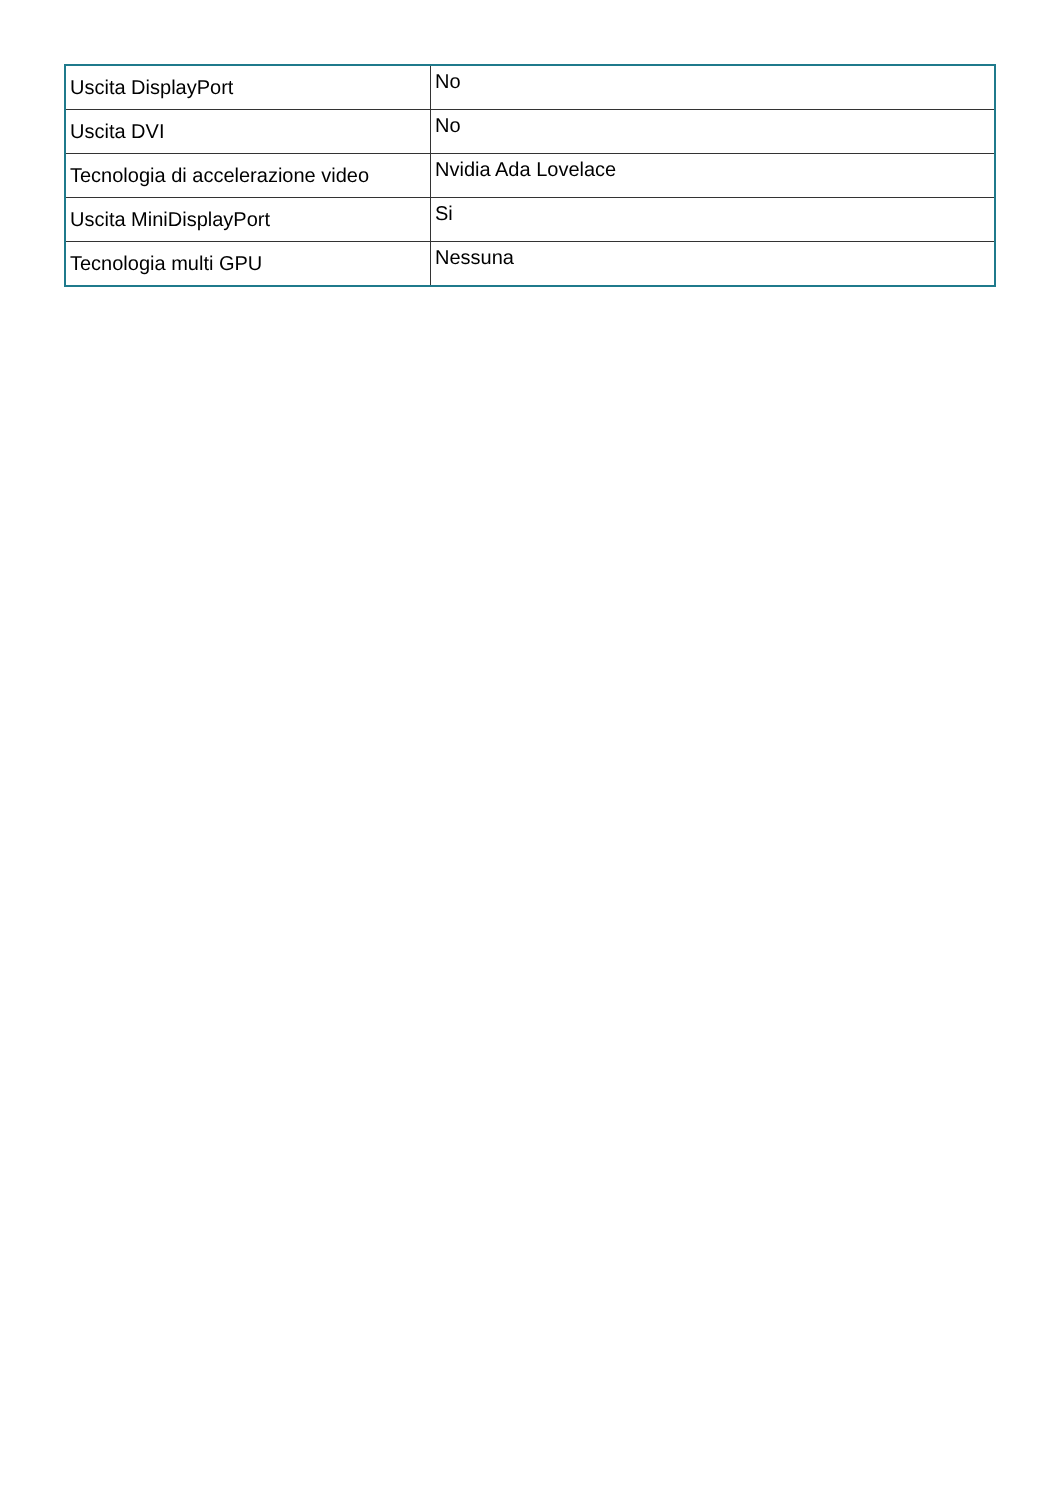| Uscita DisplayPort | No |
| Uscita DVI | No |
| Tecnologia di accelerazione video | Nvidia Ada Lovelace |
| Uscita MiniDisplayPort | Si |
| Tecnologia multi GPU | Nessuna |